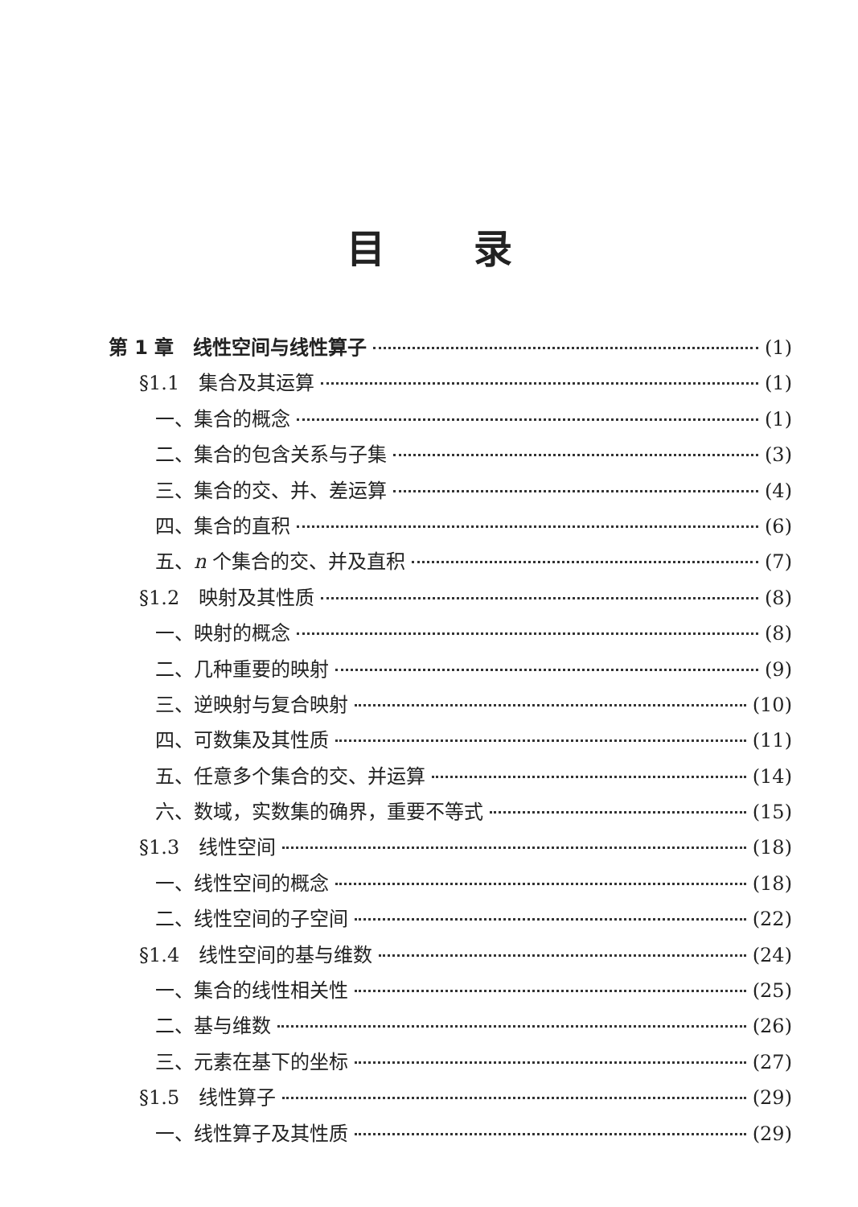目录
第 1 章　线性空间与线性算子 (1)
§1.1　集合及其运算 (1)
一、集合的概念 (1)
二、集合的包含关系与子集 (3)
三、集合的交、并、差运算 (4)
四、集合的直积 (6)
五、n 个集合的交、并及直积 (7)
§1.2　映射及其性质 (8)
一、映射的概念 (8)
二、几种重要的映射 (9)
三、逆映射与复合映射 (10)
四、可数集及其性质 (11)
五、任意多个集合的交、并运算 (14)
六、数域，实数集的确界，重要不等式 (15)
§1.3　线性空间 (18)
一、线性空间的概念 (18)
二、线性空间的子空间 (22)
§1.4　线性空间的基与维数 (24)
一、集合的线性相关性 (25)
二、基与维数 (26)
三、元素在基下的坐标 (27)
§1.5　线性算子 (29)
一、线性算子及其性质 (29)